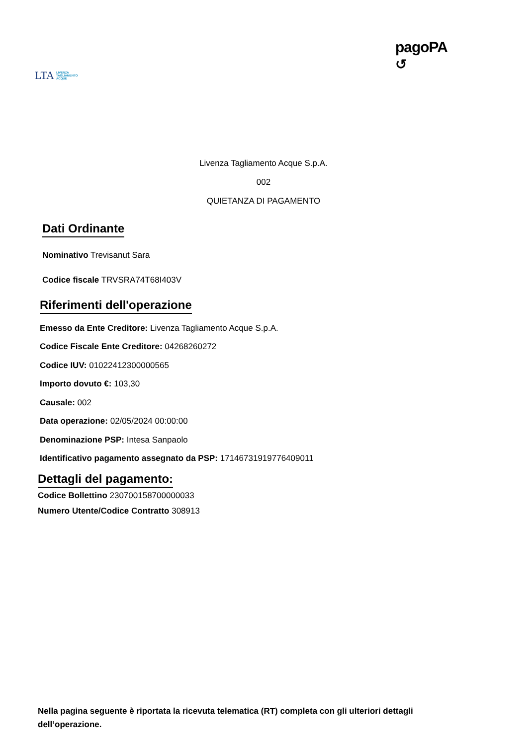LTA LIVENZA
TAGLIAMENTO
ACQUE
pagoPA
↺
Livenza Tagliamento Acque S.p.A.
002
QUIETANZA DI PAGAMENTO
Dati Ordinante
Nominativo Trevisanut Sara
Codice fiscale TRVSRA74T68I403V
Riferimenti dell'operazione
Emesso da Ente Creditore: Livenza Tagliamento Acque S.p.A.
Codice Fiscale Ente Creditore: 04268260272
Codice IUV: 01022412300000565
Importo dovuto €: 103,30
Causale: 002
Data operazione: 02/05/2024 00:00:00
Denominazione PSP: Intesa Sanpaolo
Identificativo pagamento assegnato da PSP: 17146731919776409011
Dettagli del pagamento:
Codice Bollettino 230700158700000033
Numero Utente/Codice Contratto 308913
Nella pagina seguente è riportata la ricevuta telematica (RT) completa con gli ulteriori dettagli dell’operazione.